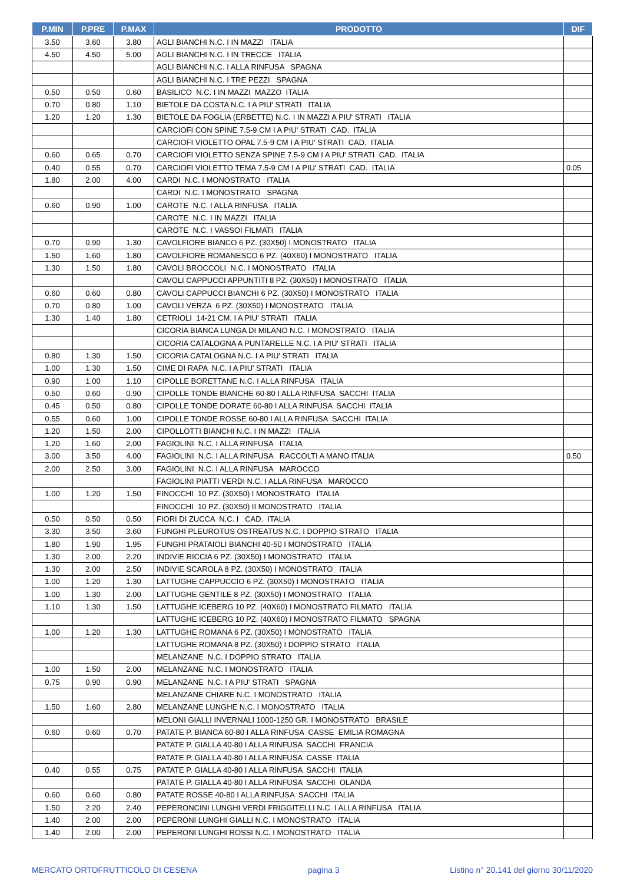| P.MIN | P.PRE | P.MAX | PRODOTTO | DIF |
| --- | --- | --- | --- | --- |
| 3.50 | 3.60 | 3.80 | AGLI BIANCHI N.C. I IN MAZZI ITALIA | |
| 4.50 | 4.50 | 5.00 | AGLI BIANCHI N.C. I IN TRECCE ITALIA | |
| | | | AGLI BIANCHI N.C. I ALLA RINFUSA SPAGNA | |
| | | | AGLI BIANCHI N.C. I TRE PEZZI SPAGNA | |
| 0.50 | 0.50 | 0.60 | BASILICO N.C. I IN MAZZI MAZZO ITALIA | |
| 0.70 | 0.80 | 1.10 | BIETOLE DA COSTA N.C. I A PIU' STRATI ITALIA | |
| 1.20 | 1.20 | 1.30 | BIETOLE DA FOGLIA (ERBETTE) N.C. I IN MAZZI A PIU' STRATI ITALIA | |
| | | | CARCIOFI CON SPINE 7.5-9 CM I A PIU' STRATI CAD. ITALIA | |
| | | | CARCIOFI VIOLETTO OPAL 7.5-9 CM I A PIU' STRATI CAD. ITALIA | |
| 0.60 | 0.65 | 0.70 | CARCIOFI VIOLETTO SENZA SPINE 7.5-9 CM I A PIU' STRATI CAD. ITALIA | |
| 0.40 | 0.55 | 0.70 | CARCIOFI VIOLETTO TEMA 7.5-9 CM I A PIU' STRATI CAD. ITALIA | 0.05 |
| 1.80 | 2.00 | 4.00 | CARDI N.C. I MONOSTRATO ITALIA | |
| | | | CARDI N.C. I MONOSTRATO SPAGNA | |
| 0.60 | 0.90 | 1.00 | CAROTE N.C. I ALLA RINFUSA ITALIA | |
| | | | CAROTE N.C. I IN MAZZI ITALIA | |
| | | | CAROTE N.C. I VASSOI FILMATI ITALIA | |
| 0.70 | 0.90 | 1.30 | CAVOLFIORE BIANCO 6 PZ. (30X50) I MONOSTRATO ITALIA | |
| 1.50 | 1.60 | 1.80 | CAVOLFIORE ROMANESCO 6 PZ. (40X60) I MONOSTRATO ITALIA | |
| 1.30 | 1.50 | 1.80 | CAVOLI BROCCOLI N.C. I MONOSTRATO ITALIA | |
| | | | CAVOLI CAPPUCCI APPUNTITI 8 PZ. (30X50) I MONOSTRATO ITALIA | |
| 0.60 | 0.60 | 0.80 | CAVOLI CAPPUCCI BIANCHI 6 PZ. (30X50) I MONOSTRATO ITALIA | |
| 0.70 | 0.80 | 1.00 | CAVOLI VERZA 6 PZ. (30X50) I MONOSTRATO ITALIA | |
| 1.30 | 1.40 | 1.80 | CETRIOLI 14-21 CM. I A PIU' STRATI ITALIA | |
| | | | CICORIA BIANCA LUNGA DI MILANO N.C. I MONOSTRATO ITALIA | |
| | | | CICORIA CATALOGNA A PUNTARELLE N.C. I A PIU' STRATI ITALIA | |
| 0.80 | 1.30 | 1.50 | CICORIA CATALOGNA N.C. I A PIU' STRATI ITALIA | |
| 1.00 | 1.30 | 1.50 | CIME DI RAPA N.C. I A PIU' STRATI ITALIA | |
| 0.90 | 1.00 | 1.10 | CIPOLLE BORETTANE N.C. I ALLA RINFUSA ITALIA | |
| 0.50 | 0.60 | 0.90 | CIPOLLE TONDE BIANCHE 60-80 I ALLA RINFUSA SACCHI ITALIA | |
| 0.45 | 0.50 | 0.80 | CIPOLLE TONDE DORATE 60-80 I ALLA RINFUSA SACCHI ITALIA | |
| 0.55 | 0.60 | 1.00 | CIPOLLE TONDE ROSSE 60-80 I ALLA RINFUSA SACCHI ITALIA | |
| 1.20 | 1.50 | 2.00 | CIPOLLOTTI BIANCHI N.C. I IN MAZZI ITALIA | |
| 1.20 | 1.60 | 2.00 | FAGIOLINI N.C. I ALLA RINFUSA ITALIA | |
| 3.00 | 3.50 | 4.00 | FAGIOLINI N.C. I ALLA RINFUSA RACCOLTI A MANO ITALIA | 0.50 |
| 2.00 | 2.50 | 3.00 | FAGIOLINI N.C. I ALLA RINFUSA MAROCCO | |
| | | | FAGIOLINI PIATTI VERDI N.C. I ALLA RINFUSA MAROCCO | |
| 1.00 | 1.20 | 1.50 | FINOCCHI 10 PZ. (30X50) I MONOSTRATO ITALIA | |
| | | | FINOCCHI 10 PZ. (30X50) II MONOSTRATO ITALIA | |
| 0.50 | 0.50 | 0.50 | FIORI DI ZUCCA N.C. I CAD. ITALIA | |
| 3.30 | 3.50 | 3.60 | FUNGHI PLEUROTUS OSTREATUS N.C. I DOPPIO STRATO ITALIA | |
| 1.80 | 1.90 | 1.95 | FUNGHI PRATAIOLI BIANCHI 40-50 I MONOSTRATO ITALIA | |
| 1.30 | 2.00 | 2.20 | INDIVIE RICCIA 6 PZ. (30X50) I MONOSTRATO ITALIA | |
| 1.30 | 2.00 | 2.50 | INDIVIE SCAROLA 8 PZ. (30X50) I MONOSTRATO ITALIA | |
| 1.00 | 1.20 | 1.30 | LATTUGHE CAPPUCCIO 6 PZ. (30X50) I MONOSTRATO ITALIA | |
| 1.00 | 1.30 | 2.00 | LATTUGHE GENTILE 8 PZ. (30X50) I MONOSTRATO ITALIA | |
| 1.10 | 1.30 | 1.50 | LATTUGHE ICEBERG 10 PZ. (40X60) I MONOSTRATO FILMATO ITALIA | |
| | | | LATTUGHE ICEBERG 10 PZ. (40X60) I MONOSTRATO FILMATO SPAGNA | |
| 1.00 | 1.20 | 1.30 | LATTUGHE ROMANA 6 PZ. (30X50) I MONOSTRATO ITALIA | |
| | | | LATTUGHE ROMANA 8 PZ. (30X50) I DOPPIO STRATO ITALIA | |
| | | | MELANZANE N.C. I DOPPIO STRATO ITALIA | |
| 1.00 | 1.50 | 2.00 | MELANZANE N.C. I MONOSTRATO ITALIA | |
| 0.75 | 0.90 | 0.90 | MELANZANE N.C. I A PIU' STRATI SPAGNA | |
| | | | MELANZANE CHIARE N.C. I MONOSTRATO ITALIA | |
| 1.50 | 1.60 | 2.80 | MELANZANE LUNGHE N.C. I MONOSTRATO ITALIA | |
| | | | MELONI GIALLI INVERNALI 1000-1250 GR. I MONOSTRATO BRASILE | |
| 0.60 | 0.60 | 0.70 | PATATE P. BIANCA 60-80 I ALLA RINFUSA CASSE EMILIA ROMAGNA | |
| | | | PATATE P. GIALLA 40-80 I ALLA RINFUSA SACCHI FRANCIA | |
| | | | PATATE P. GIALLA 40-80 I ALLA RINFUSA CASSE ITALIA | |
| 0.40 | 0.55 | 0.75 | PATATE P. GIALLA 40-80 I ALLA RINFUSA SACCHI ITALIA | |
| | | | PATATE P. GIALLA 40-80 I ALLA RINFUSA SACCHI OLANDA | |
| 0.60 | 0.60 | 0.80 | PATATE ROSSE 40-80 I ALLA RINFUSA SACCHI ITALIA | |
| 1.50 | 2.20 | 2.40 | PEPERONCINI LUNGHI VERDI FRIGGITELLI N.C. I ALLA RINFUSA ITALIA | |
| 1.40 | 2.00 | 2.00 | PEPERONI LUNGHI GIALLI N.C. I MONOSTRATO ITALIA | |
| 1.40 | 2.00 | 2.00 | PEPERONI LUNGHI ROSSI N.C. I MONOSTRATO ITALIA | |
MERCATO ORTOFRUTTICOLO DI CESENA pagina 3 Listino n° 20.141 del giorno 30/11/2020